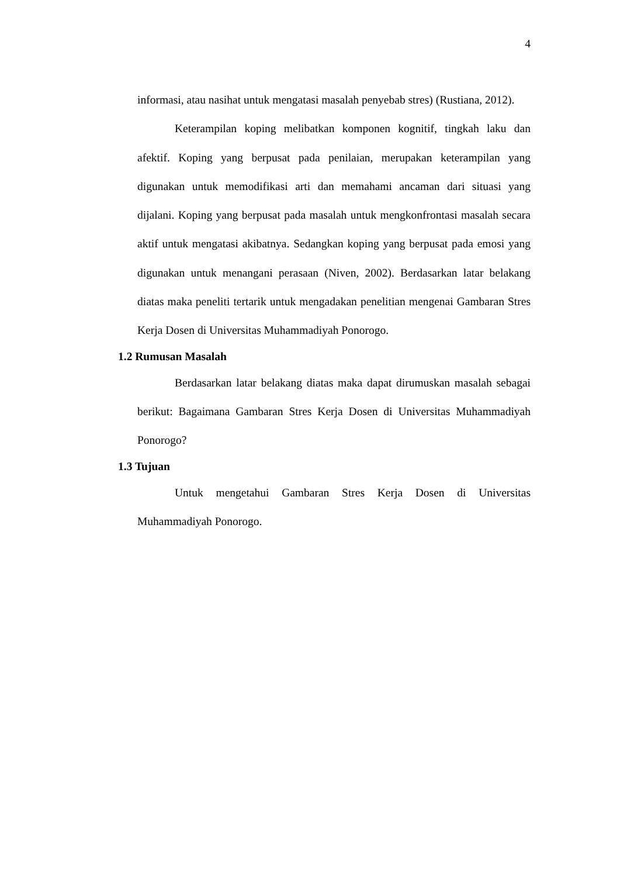4
informasi, atau nasihat untuk mengatasi masalah penyebab stres) (Rustiana, 2012).
Keterampilan koping melibatkan komponen kognitif, tingkah laku dan afektif. Koping yang berpusat pada penilaian, merupakan keterampilan yang digunakan untuk memodifikasi arti dan memahami ancaman dari situasi yang dijalani. Koping yang berpusat pada masalah untuk mengkonfrontasi masalah secara aktif untuk mengatasi akibatnya. Sedangkan koping yang berpusat pada emosi yang digunakan untuk menangani perasaan (Niven, 2002). Berdasarkan latar belakang diatas maka peneliti tertarik untuk mengadakan penelitian mengenai Gambaran Stres Kerja Dosen di Universitas Muhammadiyah Ponorogo.
1.2 Rumusan Masalah
Berdasarkan latar belakang diatas maka dapat dirumuskan masalah sebagai berikut: Bagaimana Gambaran Stres Kerja Dosen di Universitas Muhammadiyah Ponorogo?
1.3 Tujuan
Untuk mengetahui Gambaran Stres Kerja Dosen di Universitas Muhammadiyah Ponorogo.